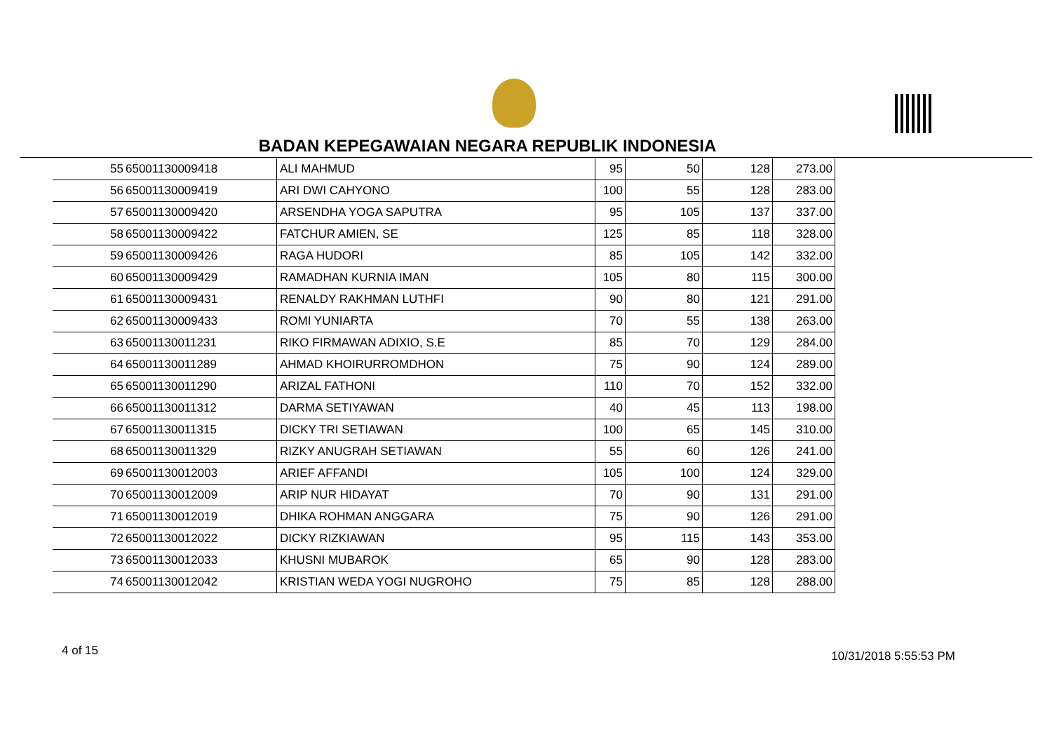BADAN KEPEGAWAIAN NEGARA REPUBLIK INDONESIA
| 55 | 65001130009418 | ALI MAHMUD | 95 | 50 | 128 | 273.00 |
| 56 | 65001130009419 | ARI DWI CAHYONO | 100 | 55 | 128 | 283.00 |
| 57 | 65001130009420 | ARSENDHA YOGA SAPUTRA | 95 | 105 | 137 | 337.00 |
| 58 | 65001130009422 | FATCHUR AMIEN, SE | 125 | 85 | 118 | 328.00 |
| 59 | 65001130009426 | RAGA HUDORI | 85 | 105 | 142 | 332.00 |
| 60 | 65001130009429 | RAMADHAN KURNIA IMAN | 105 | 80 | 115 | 300.00 |
| 61 | 65001130009431 | RENALDY RAKHMAN LUTHFI | 90 | 80 | 121 | 291.00 |
| 62 | 65001130009433 | ROMI YUNIARTA | 70 | 55 | 138 | 263.00 |
| 63 | 65001130011231 | RIKO FIRMAWAN ADIXIO, S.E | 85 | 70 | 129 | 284.00 |
| 64 | 65001130011289 | AHMAD KHOIRURROMDHON | 75 | 90 | 124 | 289.00 |
| 65 | 65001130011290 | ARIZAL FATHONI | 110 | 70 | 152 | 332.00 |
| 66 | 65001130011312 | DARMA SETIYAWAN | 40 | 45 | 113 | 198.00 |
| 67 | 65001130011315 | DICKY TRI SETIAWAN | 100 | 65 | 145 | 310.00 |
| 68 | 65001130011329 | RIZKY ANUGRAH SETIAWAN | 55 | 60 | 126 | 241.00 |
| 69 | 65001130012003 | ARIEF AFFANDI | 105 | 100 | 124 | 329.00 |
| 70 | 65001130012009 | ARIP NUR HIDAYAT | 70 | 90 | 131 | 291.00 |
| 71 | 65001130012019 | DHIKA ROHMAN ANGGARA | 75 | 90 | 126 | 291.00 |
| 72 | 65001130012022 | DICKY RIZKIAWAN | 95 | 115 | 143 | 353.00 |
| 73 | 65001130012033 | KHUSNI MUBAROK | 65 | 90 | 128 | 283.00 |
| 74 | 65001130012042 | KRISTIAN WEDA YOGI NUGROHO | 75 | 85 | 128 | 288.00 |
4 of 15 10/31/2018 5:55:53 PM